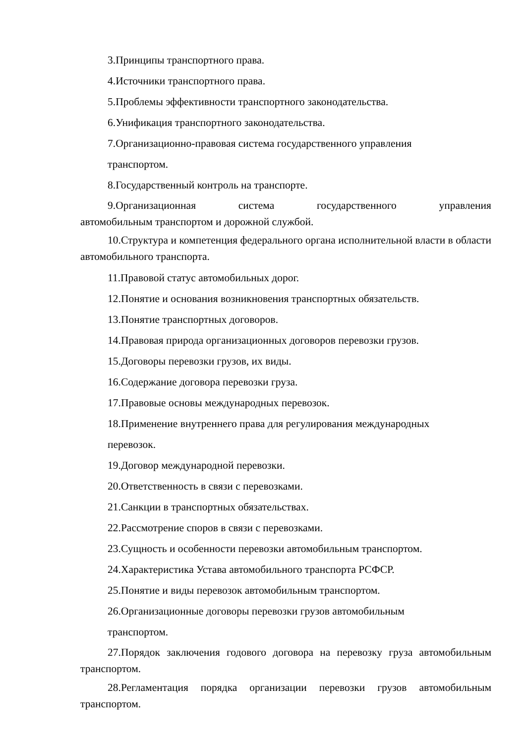3.Принципы транспортного права.
4.Источники транспортного права.
5.Проблемы эффективности транспортного законодательства.
6.Унификация транспортного законодательства.
7.Организационно-правовая система государственного управления
транспортом.
8.Государственный контроль на транспорте.
9.Организационная система государственного управления
автомобильным транспортом и дорожной службой.
10.Структура и компетенция федерального органа исполнительной власти в области автомобильного транспорта.
11.Правовой статус автомобильных дорог.
12.Понятие и основания возникновения транспортных обязательств.
13.Понятие транспортных договоров.
14.Правовая природа организационных договоров перевозки грузов.
15.Договоры перевозки грузов, их виды.
16.Содержание договора перевозки груза.
17.Правовые основы международных перевозок.
18.Применение внутреннего права для регулирования международных
перевозок.
19.Договор международной перевозки.
20.Ответственность в связи с перевозками.
21.Санкции в транспортных обязательствах.
22.Рассмотрение споров в связи с перевозками.
23.Сущность и особенности перевозки автомобильным транспортом.
24.Характеристика Устава автомобильного транспорта РСФСР.
25.Понятие и виды перевозок автомобильным транспортом.
26.Организационные договоры перевозки грузов автомобильным
транспортом.
27.Порядок заключения годового договора на перевозку груза автомобильным транспортом.
28.Регламентация порядка организации перевозки грузов автомобильным транспортом.